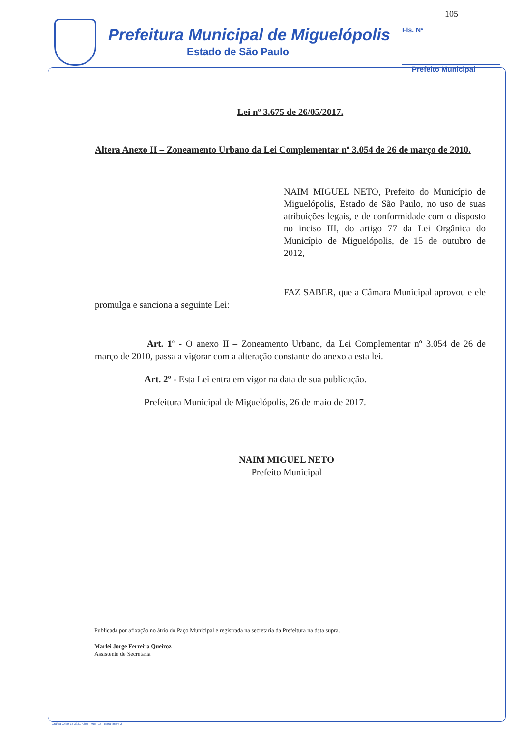105
Prefeitura Municipal de Miguelópolis
Estado de São Paulo
Fls. Nº
Prefeito Municipal
Lei nº 3.675 de 26/05/2017.
Altera Anexo II – Zoneamento Urbano da Lei Complementar nº 3.054 de 26 de março de 2010.
NAIM MIGUEL NETO, Prefeito do Município de Miguelópolis, Estado de São Paulo, no uso de suas atribuições legais, e de conformidade com o disposto no inciso III, do artigo 77 da Lei Orgânica do Município de Miguelópolis, de 15 de outubro de 2012,
FAZ SABER, que a Câmara Municipal aprovou e ele promulga e sanciona a seguinte Lei:
Art. 1º - O anexo II – Zoneamento Urbano, da Lei Complementar nº 3.054 de 26 de março de 2010, passa a vigorar com a alteração constante do anexo a esta lei.
Art. 2º - Esta Lei entra em vigor na data de sua publicação.
Prefeitura Municipal de Miguelópolis, 26 de maio de 2017.
NAIM MIGUEL NETO
Prefeito Municipal
Publicada por afixação no átrio do Paço Municipal e registrada na secretaria da Prefeitura na data supra.
Marlei Jorge Ferreira Queiroz
Assistente de Secretaria
Gráfica Criart 17 3331-4204 - Mod. 15 - carta timbre 2